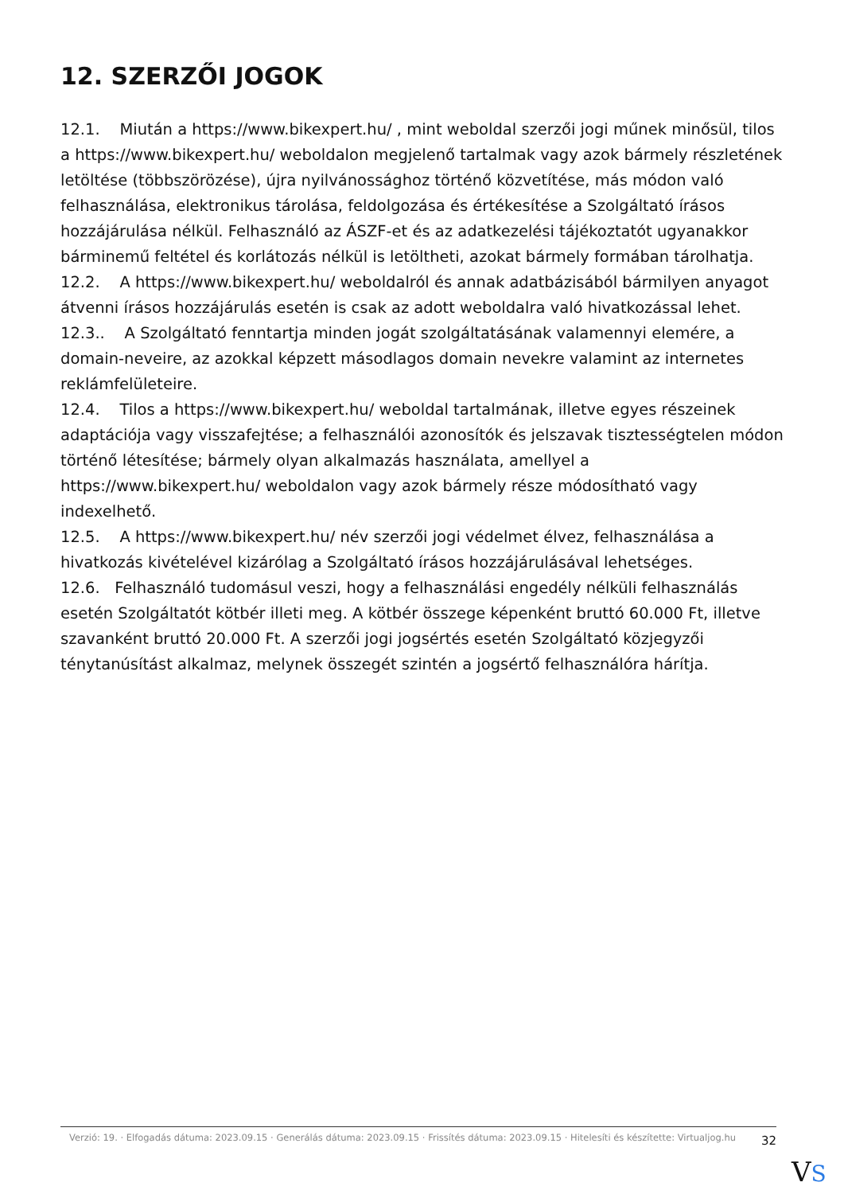12. SZERZŐI JOGOK
12.1. Miután a https://www.bikexpert.hu/ , mint weboldal szerzői jogi műnek minősül, tilos a https://www.bikexpert.hu/ weboldalon megjelenő tartalmak vagy azok bármely részletének letöltése (többszörözése), újra nyilvánossághoz történő közvetítése, más módon való felhasználása, elektronikus tárolása, feldolgozása és értékesítése a Szolgáltató írásos hozzájárulása nélkül. Felhasználó az ÁSZF-et és az adatkezelési tájékoztatót ugyanakkor bárminemű feltétel és korlátozás nélkül is letöltheti, azokat bármely formában tárolhatja.
12.2. A https://www.bikexpert.hu/ weboldalról és annak adatbázisából bármilyen anyagot átvenni írásos hozzájárulás esetén is csak az adott weboldalra való hivatkozással lehet.
12.3.. A Szolgáltató fenntartja minden jogát szolgáltatásának valamennyi elemére, a domain-neveire, az azokkal képzett másodlagos domain nevekre valamint az internetes reklámfelületeire.
12.4. Tilos a https://www.bikexpert.hu/ weboldal tartalmának, illetve egyes részeinek adaptációja vagy visszafejtése; a felhasználói azonosítók és jelszavak tisztességtelen módon történő létesítése; bármely olyan alkalmazás használata, amellyel a https://www.bikexpert.hu/ weboldalon vagy azok bármely része módosítható vagy indexelhető.
12.5. A https://www.bikexpert.hu/ név szerzői jogi védelmet élvez, felhasználása a hivatkozás kivételével kizárólag a Szolgáltató írásos hozzájárulásával lehetséges.
12.6. Felhasználó tudomásul veszi, hogy a felhasználási engedély nélküli felhasználás esetén Szolgáltatót kötbér illeti meg. A kötbér összege képenként bruttó 60.000 Ft, illetve szavanként bruttó 20.000 Ft. A szerzői jogi jogsértés esetén Szolgáltató közjegyzői ténytanúsítást alkalmaz, melynek összegét szintén a jogsértő felhasználóra hárítja.
Verzió: 19. · Elfogadás dátuma: 2023.09.15 · Generálás dátuma: 2023.09.15 · Frissítés dátuma: 2023.09.15 · Hitelesíti és készítette: Virtualjog.hu
32
VS